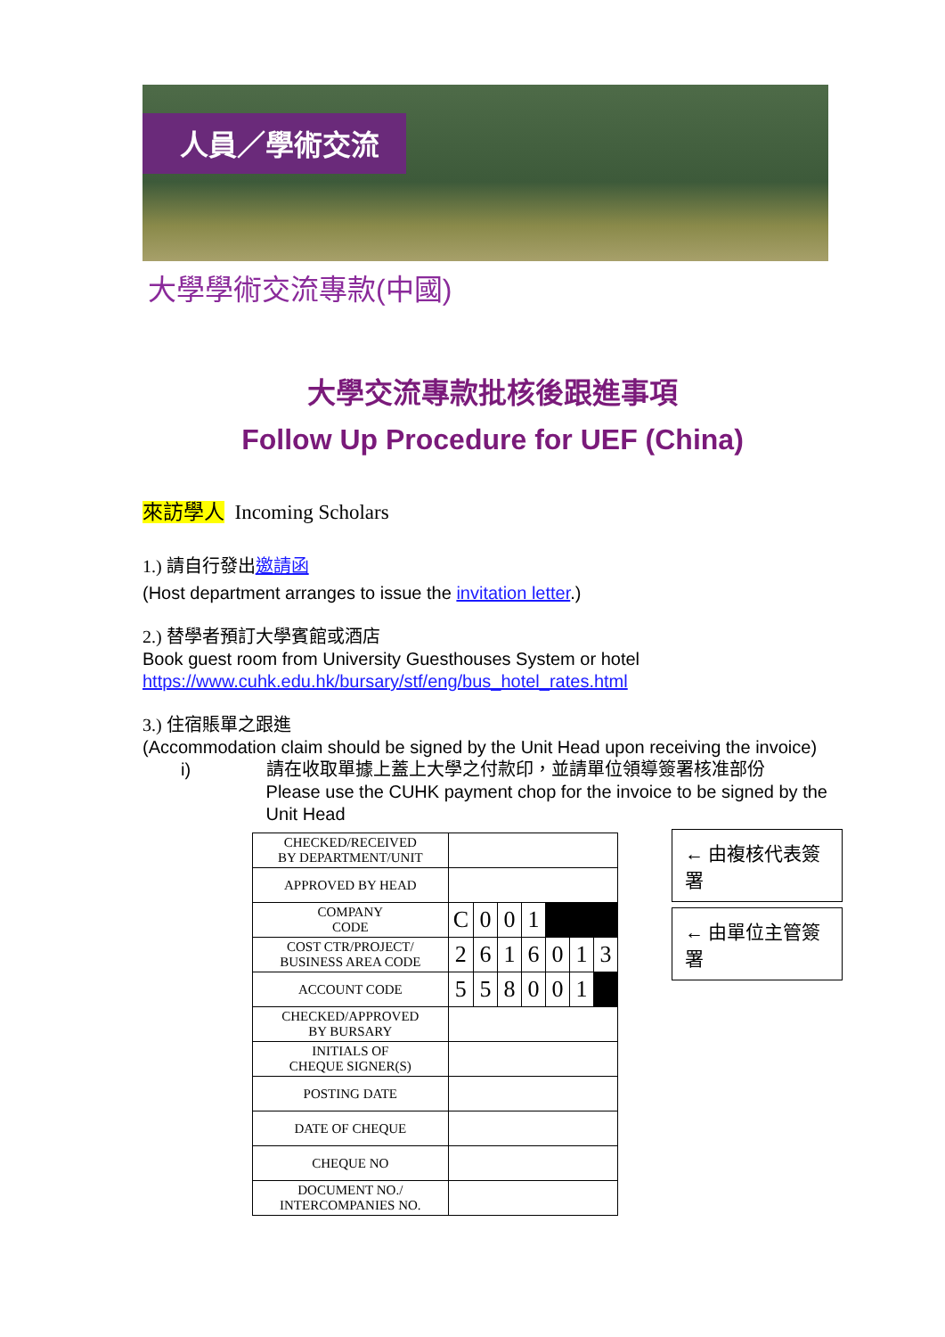人員／學術交流
大學學術交流專款(中國)
大學交流專款批核後跟進事項
Follow Up Procedure for UEF (China)
來訪學人 Incoming Scholars
1.) 請自行發出邀請函
(Host department arranges to issue the invitation letter.)
2.) 替學者預訂大學賓館或酒店
Book guest room from University Guesthouses System or hotel
https://www.cuhk.edu.hk/bursary/stf/eng/bus_hotel_rates.html
3.) 住宿賬單之跟進
(Accommodation claim should be signed by the Unit Head upon receiving the invoice)
i) 請在收取單據上蓋上大學之付款印，並請單位領導簽署核准部份
Please use the CUHK payment chop for the invoice to be signed by the Unit Head
| CHECKED/RECEIVED BY DEPARTMENT/UNIT | | | | | | | |
| APPROVED BY HEAD | | | | | | | |
| COMPANY CODE | C | 0 | 0 | 1 | | | |
| COST CTR/PROJECT/ BUSINESS AREA CODE | 2 | 6 | 1 | 6 | 0 | 1 | 3 |
| ACCOUNT CODE | 5 | 5 | 8 | 0 | 0 | 1 | |
| CHECKED/APPROVED BY BURSARY | | | | | | | |
| INITIALS OF CHEQUE SIGNER(S) | | | | | | | |
| POSTING DATE | | | | | | | |
| DATE OF CHEQUE | | | | | | | |
| CHEQUE NO | | | | | | | |
| DOCUMENT NO./ INTERCOMPANIES NO. | | | | | | | |
← 由複核代表簽署
← 由單位主管簽署